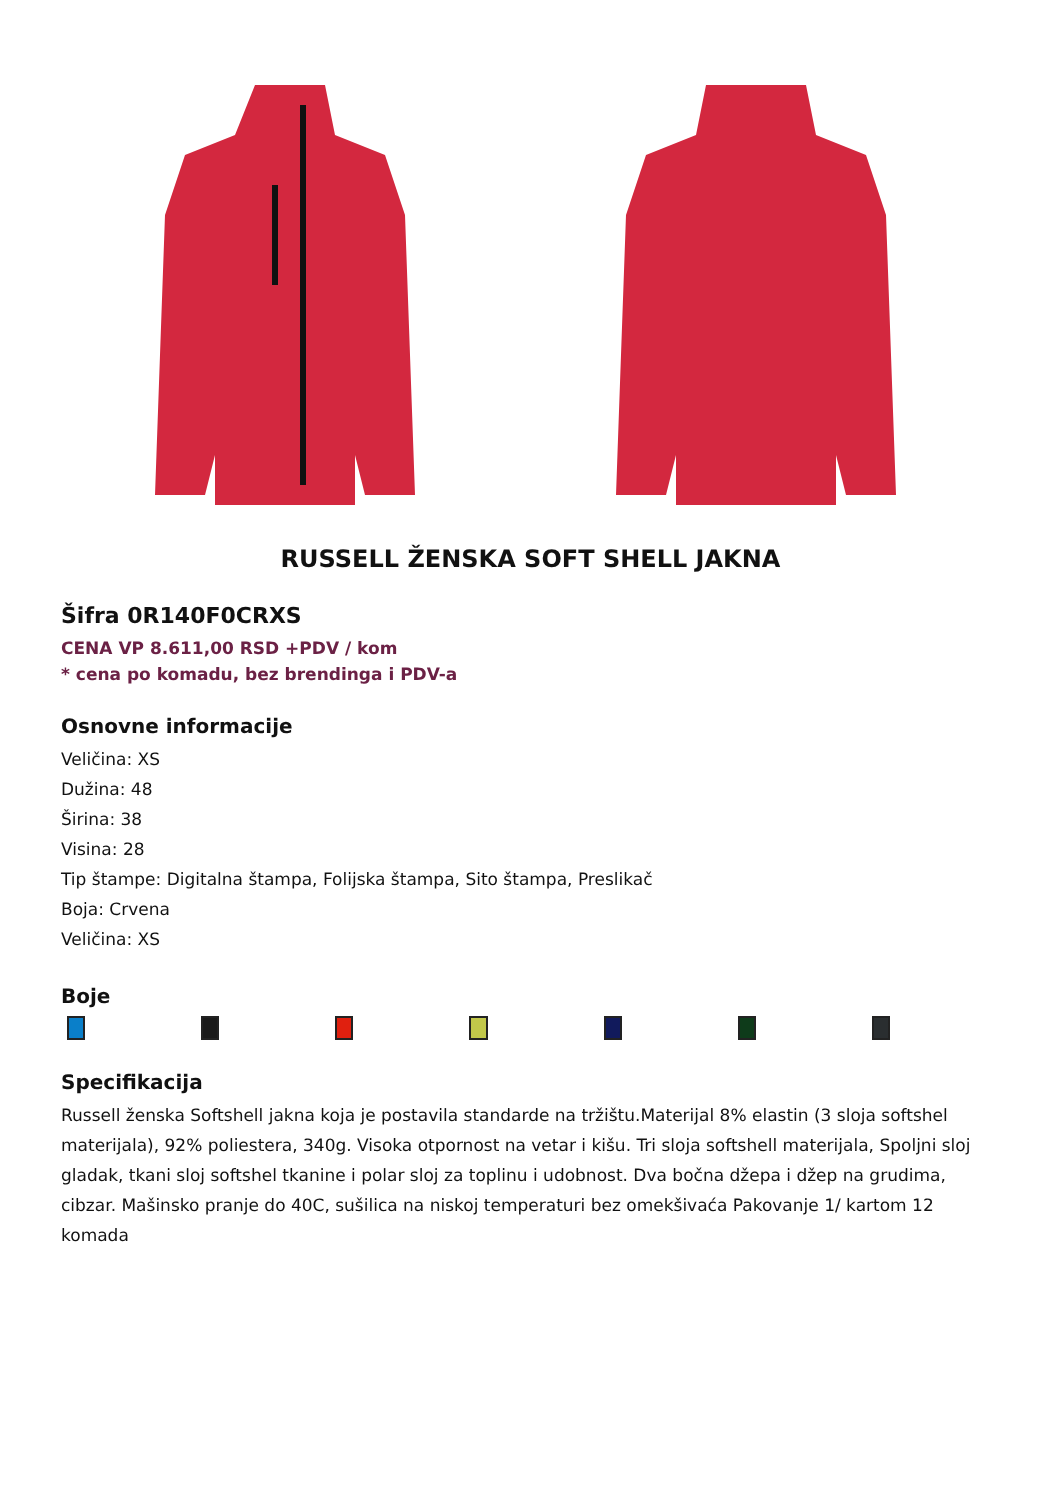RUSSELL ŽENSKA SOFT SHELL JAKNA
Šifra 0R140F0CRXS
CENA VP 8.611,00 RSD +PDV / kom
* cena po komadu, bez brendinga i PDV-a
Osnovne informacije
Veličina: XS
Dužina: 48
Širina: 38
Visina: 28
Tip štampe: Digitalna štampa, Folijska štampa, Sito štampa, Preslikač
Boja: Crvena
Veličina: XS
Boje
Specifikacija
Russell ženska Softshell jakna koja je postavila standarde na tržištu.Materijal 8% elastin (3 sloja softshel materijala), 92% poliestera, 340g. Visoka otpornost na vetar i kišu. Tri sloja softshell materijala, Spoljni sloj gladak, tkani sloj softshel tkanine i polar sloj za toplinu i udobnost. Dva bočna džepa i džep na grudima, cibzar. Mašinsko pranje do 40C, sušilica na niskoj temperaturi bez omekšivaća Pakovanje 1/ kartom 12 komada